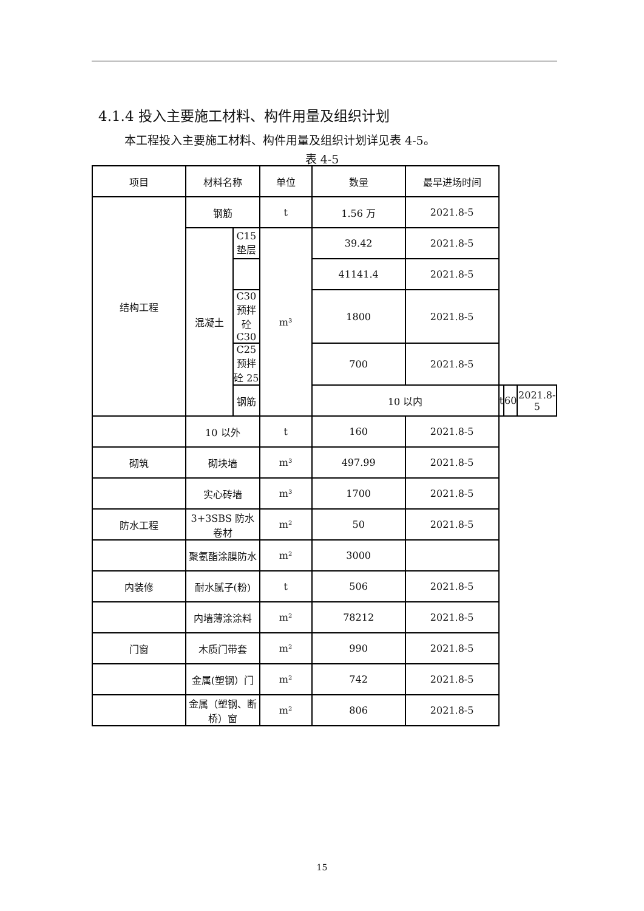4.1.4 投入主要施工材料、构件用量及组织计划
本工程投入主要施工材料、构件用量及组织计划详见表 4-5。
表 4-5
| 项目 | 材料名称 | | 单位 | 数量 | 最早进场时间 | | | |
| --- | --- | --- | --- | --- | --- | --- | --- | --- |
| 结构工程 | 钢筋 | | t | 1.56 万 | 2021.8-5 | | | |
| | 混凝土 | C15 垫层 | m³ | 39.42 | 2021.8-5 | | | |
| | | | | 41141.4 | 2021.8-5 | | | |
| | | C30 预拌砼 C30 | | 1800 | 2021.8-5 | | | |
| | | C25 预拌砼 25 | | 700 | 2021.8-5 | | | |
| | | 钢筋 | | 10 以内 | | t | 60 | 2021.8-5 |
| | 10 以外 | | t | 160 | 2021.8-5 | | | |
| 砌筑 | 砌块墙 | | m³ | 497.99 | 2021.8-5 | | | |
| | 实心砖墙 | | m³ | 1700 | 2021.8-5 | | | |
| 防水工程 | 3+3SBS 防水卷材 | | m² | 50 | 2021.8-5 | | | |
| | 聚氨酯涂膜防水 | | m² | 3000 | | | | |
| 内装修 | 耐水腻子(粉) | | t | 506 | 2021.8-5 | | | |
| | 内墙薄涂涂料 | | m² | 78212 | 2021.8-5 | | | |
| 门窗 | 木质门带套 | | m² | 990 | 2021.8-5 | | | |
| | 金属(塑钢）门 | | m² | 742 | 2021.8-5 | | | |
| | 金属（塑钢、断桥）窗 | | m² | 806 | 2021.8-5 | | | |
15